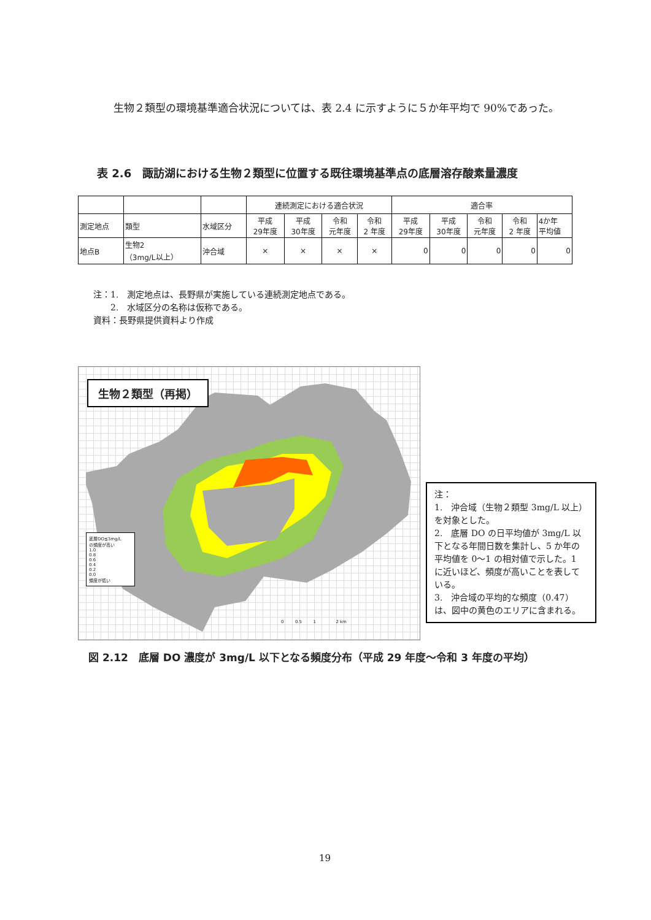生物２類型の環境基準適合状況については、表 2.4 に示すように５か年平均で 90%であった。
表 2.6　諏訪湖における生物２類型に位置する既往環境基準点の底層溶存酸素量濃度
| | | | 連続測定における適合状況 | | | | 適合率 | | | | |
| 測定地点 | 類型 | 水域区分 | 平成 29年度 | 平成 30年度 | 令和 元年度 | 令和 2 年度 | 平成 29年度 | 平成 30年度 | 令和 元年度 | 令和 2 年度 | 4か年 平均値 |
| 地点B | 生物2 （3mg/L以上） | 沖合域 | × | × | × | × | 0 | 0 | 0 | 0 | 0 |
注：1.　測定地点は、長野県が実施している連続測定地点である。
　　2.　水域区分の名称は仮称である。
資料：長野県提供資料より作成
生物２類型（再掲）
底層DO≦3mg/L
の頻度が高い
1.0
0.8
0.6
0.4
0.2
0.0
頻度が低い
0 　　 0.5 　　 1 　　　　 2 km
注：
1.　沖合域（生物２類型 3mg/L 以上）を対象とした。
2.　底層 DO の日平均値が 3mg/L 以下となる年間日数を集計し、5 か年の平均値を 0〜1 の相対値で示した。1 に近いほど、頻度が高いことを表している。
3.　沖合域の平均的な頻度（0.47）は、図中の黄色のエリアに含まれる。
図 2.12　底層 DO 濃度が 3mg/L 以下となる頻度分布（平成 29 年度〜令和 3 年度の平均）
19